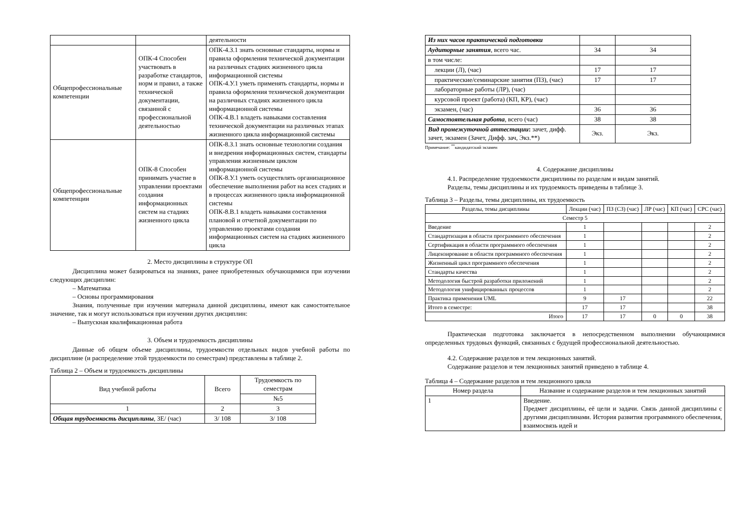| | | деятельности |
| Общепрофессиональные компетенции | ОПК-4 Способен участвовать в разработке стандартов, норм и правил, а также технической документации, связанной с профессиональной деятельностью | ОПК-4.З.1 знать основные стандарты, нормы и правила оформления технической документации на различных стадиях жизненного цикла информационной системы ОПК-4.У.1 уметь применять стандарты, нормы и правила оформления технической документации на различных стадиях жизненного цикла информационной системы ОПК-4.В.1 владеть навыками составления технической документации на различных этапах жизненного цикла информационной системы |
| Общепрофессиональные компетенции | ОПК-8 Способен принимать участие в управлении проектами создания информационных систем на стадиях жизненного цикла | ОПК-8.З.1 знать основные технологии создания и внедрения информационных систем, стандарты управления жизненным циклом информационной системы ОПК-8.У.1 уметь осуществлять организационное обеспечение выполнения работ на всех стадиях и в процессах жизненного цикла информационной системы ОПК-8.В.1 владеть навыками составления плановой и отчетной документации по управлению проектами создания информационных систем на стадиях жизненного цикла |
2. Место дисциплины в структуре ОП
Дисциплина может базироваться на знаниях, ранее приобретенных обучающимися при изучении следующих дисциплин:
– Математика
– Основы программирования
Знания, полученные при изучении материала данной дисциплины, имеют как самостоятельное значение, так и могут использоваться при изучении других дисциплин:
– Выпускная квалификационная работа
3. Объем и трудоемкость дисциплины
Данные об общем объеме дисциплины, трудоемкости отдельных видов учебной работы по дисциплине (и распределение этой трудоемкости по семестрам) представлены в таблице 2.
Таблица 2 – Объем и трудоемкость дисциплины
| Вид учебной работы | Всего | Трудоемкость по семестрам |
| | | №5 |
| 1 | 2 | 3 |
| Общая трудоемкость дисциплины , ЗЕ/ (час) | 3/ 108 | 3/ 108 |
| Из них часов практической подготовки | | |
| Аудиторные занятия , всего час. | 34 | 34 |
| в том числе: | | |
| лекции (Л), (час) | 17 | 17 |
| практические/семинарские занятия (ПЗ), (час) | 17 | 17 |
| лабораторные работы (ЛР), (час) | | |
| курсовой проект (работа) (КП, КР), (час) | | |
| экзамен, (час) | 36 | 36 |
| Самостоятельная работа , всего (час) | 38 | 38 |
| Вид промежуточной аттестации : зачет, дифф. зачет, экзамен (Зачет, Дифф. зач, Экз.**) | Экз. | Экз. |
Примечание: <sup>**</sup>кандидатский экзамен
4. Содержание дисциплины
4.1. Распределение трудоемкости дисциплины по разделам и видам занятий.
Разделы, темы дисциплины и их трудоемкость приведены в таблице 3.
Таблица 3 – Разделы, темы дисциплины, их трудоемкость
| Разделы, темы дисциплины | Лекции (час) | ПЗ (СЗ) (час) | ЛР (час) | КП (час) | СРС (час) |
| Семестр 5 | | | | | |
| Введение | 1 | | | | 2 |
| Стандартизация в области программного обеспечения | 1 | | | | 2 |
| Сертификация в области программного обеспечения | 1 | | | | 2 |
| Лицензирование в области программного обеспечения | 1 | | | | 2 |
| Жизненный цикл программного обеспечения | 1 | | | | 2 |
| Стандарты качества | 1 | | | | 2 |
| Методология быстрой разработки приложений | 1 | | | | 2 |
| Методология унифицированных процессов | 1 | | | | 2 |
| Практика применения UML | 9 | 17 | | | 22 |
| Итого в семестре: | 17 | 17 | | | 38 |
| Итого | 17 | 17 | 0 | 0 | 38 |
Практическая подготовка заключается в непосредственном выполнении обучающимися определенных трудовых функций, связанных с будущей профессиональной деятельностью.
4.2. Содержание разделов и тем лекционных занятий.
Содержание разделов и тем лекционных занятий приведено в таблице 4.
Таблица 4 – Содержание разделов и тем лекционного цикла
| Номер раздела | Название и содержание разделов и тем лекционных занятий |
| 1 | Введение. Предмет дисциплины, её цели и задачи. Связь данной дисциплины с другими дисциплинами. История развития программного обеспечения, взаимосвязь идей и |